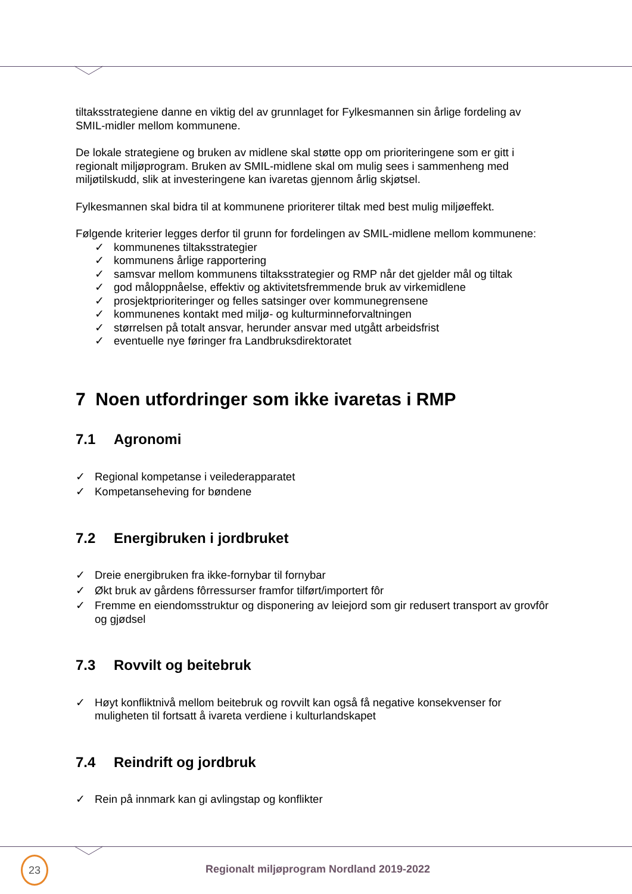tiltaksstrategiene danne en viktig del av grunnlaget for Fylkesmannen sin årlige fordeling av SMIL-midler mellom kommunene.
De lokale strategiene og bruken av midlene skal støtte opp om prioriteringene som er gitt i regionalt miljøprogram. Bruken av SMIL-midlene skal om mulig sees i sammenheng med miljøtilskudd, slik at investeringene kan ivaretas gjennom årlig skjøtsel.
Fylkesmannen skal bidra til at kommunene prioriterer tiltak med best mulig miljøeffekt.
Følgende kriterier legges derfor til grunn for fordelingen av SMIL-midlene mellom kommunene:
✓ kommunenes tiltaksstrategier
✓ kommunens årlige rapportering
✓ samsvar mellom kommunens tiltaksstrategier og RMP når det gjelder mål og tiltak
✓ god måloppnåelse, effektiv og aktivitetsfremmende bruk av virkemidlene
✓ prosjektprioriteringer og felles satsinger over kommunegrensene
✓ kommunenes kontakt med miljø- og kulturminneforvaltningen
✓ størrelsen på totalt ansvar, herunder ansvar med utgått arbeidsfrist
✓ eventuelle nye føringer fra Landbruksdirektoratet
7 Noen utfordringer som ikke ivaretas i RMP
7.1 Agronomi
✓ Regional kompetanse i veilederapparatet
✓ Kompetanseheving for bøndene
7.2 Energibruken i jordbruket
✓ Dreie energibruken fra ikke-fornybar til fornybar
✓ Økt bruk av gårdens fôrressurser framfor tilført/importert fôr
✓ Fremme en eiendomsstruktur og disponering av leiejord som gir redusert transport av grovfôr og gjødsel
7.3 Rovvilt og beitebruk
✓ Høyt konfliktnivå mellom beitebruk og rovvilt kan også få negative konsekvenser for muligheten til fortsatt å ivareta verdiene i kulturlandskapet
7.4 Reindrift og jordbruk
✓ Rein på innmark kan gi avlingstap og konflikter
23
Regionalt miljøprogram Nordland 2019-2022